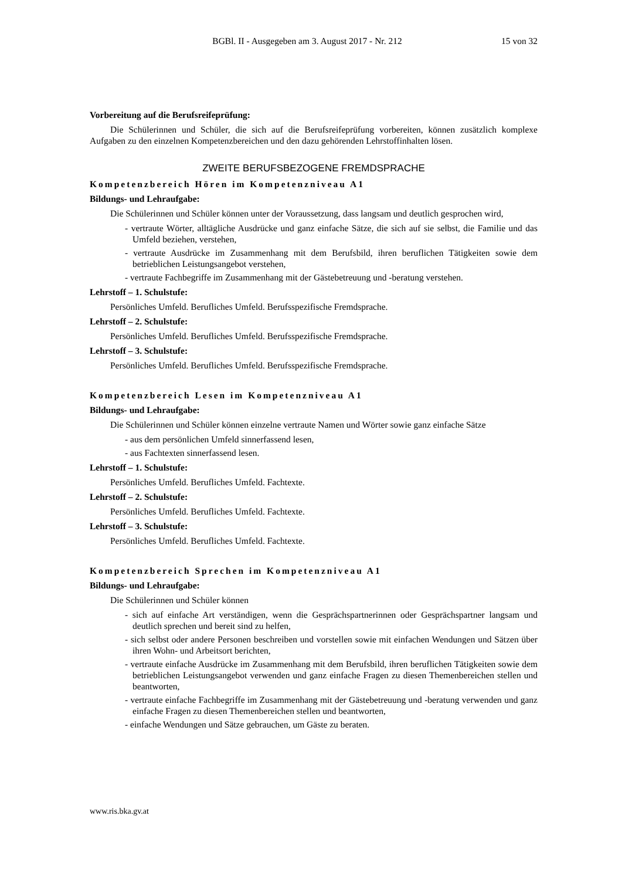BGBl. II - Ausgegeben am 3. August 2017 - Nr. 212 15 von 32
Vorbereitung auf die Berufsreifeprüfung:
Die Schülerinnen und Schüler, die sich auf die Berufsreifeprüfung vorbereiten, können zusätzlich komplexe Aufgaben zu den einzelnen Kompetenzbereichen und den dazu gehörenden Lehrstoffinhalten lösen.
ZWEITE BERUFSBEZOGENE FREMDSPRACHE
Kompetenzbereich Hören im Kompetenzniveau A1
Bildungs- und Lehraufgabe:
Die Schülerinnen und Schüler können unter der Voraussetzung, dass langsam und deutlich gesprochen wird,
- vertraute Wörter, alltägliche Ausdrücke und ganz einfache Sätze, die sich auf sie selbst, die Familie und das Umfeld beziehen, verstehen,
- vertraute Ausdrücke im Zusammenhang mit dem Berufsbild, ihren beruflichen Tätigkeiten sowie dem betrieblichen Leistungsangebot verstehen,
- vertraute Fachbegriffe im Zusammenhang mit der Gästebetreuung und -beratung verstehen.
Lehrstoff – 1. Schulstufe:
Persönliches Umfeld. Berufliches Umfeld. Berufsspezifische Fremdsprache.
Lehrstoff – 2. Schulstufe:
Persönliches Umfeld. Berufliches Umfeld. Berufsspezifische Fremdsprache.
Lehrstoff – 3. Schulstufe:
Persönliches Umfeld. Berufliches Umfeld. Berufsspezifische Fremdsprache.
Kompetenzbereich Lesen im Kompetenzniveau A1
Bildungs- und Lehraufgabe:
Die Schülerinnen und Schüler können einzelne vertraute Namen und Wörter sowie ganz einfache Sätze
- aus dem persönlichen Umfeld sinnerfassend lesen,
- aus Fachtexten sinnerfassend lesen.
Lehrstoff – 1. Schulstufe:
Persönliches Umfeld. Berufliches Umfeld. Fachtexte.
Lehrstoff – 2. Schulstufe:
Persönliches Umfeld. Berufliches Umfeld. Fachtexte.
Lehrstoff – 3. Schulstufe:
Persönliches Umfeld. Berufliches Umfeld. Fachtexte.
Kompetenzbereich Sprechen im Kompetenzniveau A1
Bildungs- und Lehraufgabe:
Die Schülerinnen und Schüler können
- sich auf einfache Art verständigen, wenn die Gesprächspartnerinnen oder Gesprächspartner langsam und deutlich sprechen und bereit sind zu helfen,
- sich selbst oder andere Personen beschreiben und vorstellen sowie mit einfachen Wendungen und Sätzen über ihren Wohn- und Arbeitsort berichten,
- vertraute einfache Ausdrücke im Zusammenhang mit dem Berufsbild, ihren beruflichen Tätigkeiten sowie dem betrieblichen Leistungsangebot verwenden und ganz einfache Fragen zu diesen Themenbereichen stellen und beantworten,
- vertraute einfache Fachbegriffe im Zusammenhang mit der Gästebetreuung und -beratung verwenden und ganz einfache Fragen zu diesen Themenbereichen stellen und beantworten,
- einfache Wendungen und Sätze gebrauchen, um Gäste zu beraten.
www.ris.bka.gv.at